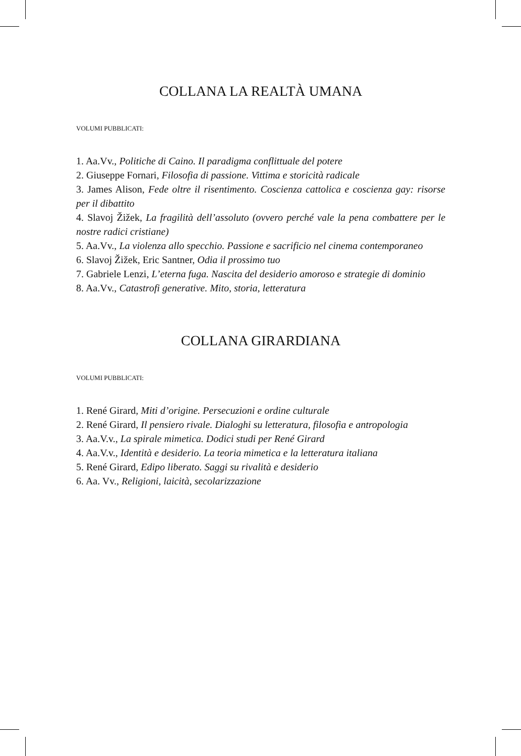COLLANA LA REALTÀ UMANA
VOLUMI PUBBLICATI:
1. Aa.Vv., Politiche di Caino. Il paradigma conflittuale del potere
2. Giuseppe Fornari, Filosofia di passione. Vittima e storicità radicale
3. James Alison, Fede oltre il risentimento. Coscienza cattolica e coscienza gay: risorse per il dibattito
4. Slavoj Žižek, La fragilità dell’assoluto (ovvero perché vale la pena combattere per le nostre radici cristiane)
5. Aa.Vv., La violenza allo specchio. Passione e sacrificio nel cinema contemporaneo
6. Slavoj Žižek, Eric Santner, Odia il prossimo tuo
7. Gabriele Lenzi, L’eterna fuga. Nascita del desiderio amoroso e strategie di dominio
8. Aa.Vv., Catastrofi generative. Mito, storia, letteratura
COLLANA GIRARDIANA
VOLUMI PUBBLICATI:
1. René Girard, Miti d’origine. Persecuzioni e ordine culturale
2. René Girard, Il pensiero rivale. Dialoghi su letteratura, filosofia e antropologia
3. Aa.V.v., La spirale mimetica. Dodici studi per René Girard
4. Aa.V.v., Identità e desiderio. La teoria mimetica e la letteratura italiana
5. René Girard, Edipo liberato. Saggi su rivalità e desiderio
6. Aa. Vv., Religioni, laicità, secolarizzazione